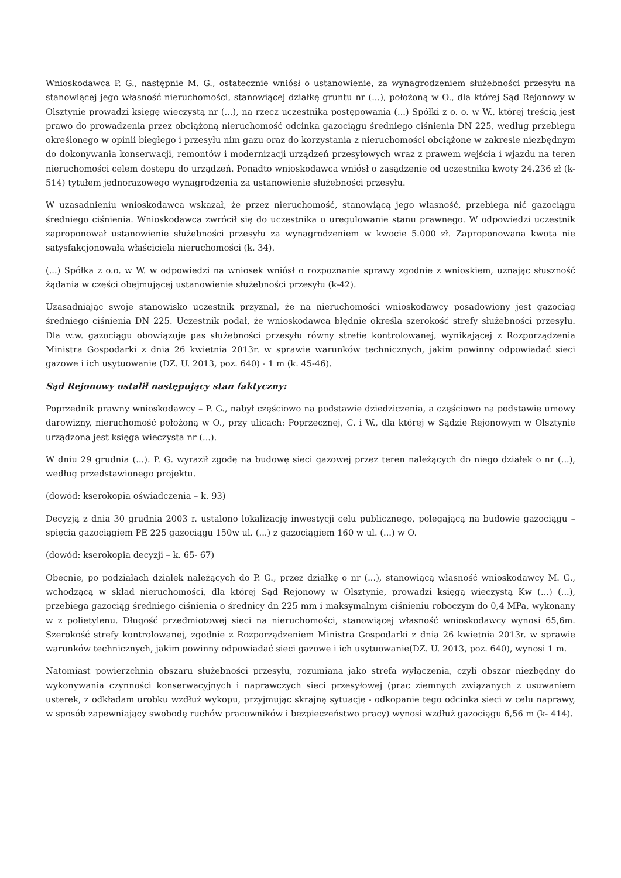Wnioskodawca P. G., następnie M. G., ostatecznie wniósł o ustanowienie, za wynagrodzeniem służebności przesyłu na stanowiącej jego własność nieruchomości, stanowiącej działkę gruntu nr (...), położoną w O., dla której Sąd Rejonowy w Olsztynie prowadzi księgę wieczystą nr (...), na rzecz uczestnika postępowania (...) Spółki z o. o. w W., której treścią jest prawo do prowadzenia przez obciążoną nieruchomość odcinka gazociągu średniego ciśnienia DN 225, według przebiegu określonego w opinii biegłego i przesyłu nim gazu oraz do korzystania z nieruchomości obciążone w zakresie niezbędnym do dokonywania konserwacji, remontów i modernizacji urządzeń przesyłowych wraz z prawem wejścia i wjazdu na teren nieruchomości celem dostępu do urządzeń. Ponadto wnioskodawca wniósł o zasądzenie od uczestnika kwoty 24.236 zł (k- 514) tytułem jednorazowego wynagrodzenia za ustanowienie służebności przesyłu.
W uzasadnieniu wnioskodawca wskazał, że przez nieruchomość, stanowiącą jego własność, przebiega nić gazociągu średniego ciśnienia. Wnioskodawca zwrócił się do uczestnika o uregulowanie stanu prawnego. W odpowiedzi uczestnik zaproponował ustanowienie służebności przesyłu za wynagrodzeniem w kwocie 5.000 zł. Zaproponowana kwota nie satysfakcjonowała właściciela nieruchomości (k. 34).
(...) Spółka z o.o. w W. w odpowiedzi na wniosek wniósł o rozpoznanie sprawy zgodnie z wnioskiem, uznając słuszność żądania w części obejmującej ustanowienie służebności przesyłu (k-42).
Uzasadniając swoje stanowisko uczestnik przyznał, że na nieruchomości wnioskodawcy posadowiony jest gazociąg średniego ciśnienia DN 225. Uczestnik podał, że wnioskodawca błędnie określa szerokość strefy służebności przesyłu. Dla w.w. gazociągu obowiązuje pas służebności przesyłu równy strefie kontrolowanej, wynikającej z Rozporządzenia Ministra Gospodarki z dnia 26 kwietnia 2013r. w sprawie warunków technicznych, jakim powinny odpowiadać sieci gazowe i ich usytuowanie (DZ. U. 2013, poz. 640) - 1 m (k. 45-46).
Sąd Rejonowy ustalił następujący stan faktyczny:
Poprzednik prawny wnioskodawcy – P. G., nabył częściowo na podstawie dziedziczenia, a częściowo na podstawie umowy darowizny, nieruchomość położoną w O., przy ulicach: Poprzecznej, C. i W., dla której w Sądzie Rejonowym w Olsztynie urządzona jest księga wieczysta nr (...).
W dniu 29 grudnia (...). P. G. wyraził zgodę na budowę sieci gazowej przez teren należących do niego działek o nr (...), według przedstawionego projektu.
(dowód: kserokopia oświadczenia – k. 93)
Decyzją z dnia 30 grudnia 2003 r. ustalono lokalizację inwestycji celu publicznego, polegającą na budowie gazociągu – spięcia gazociągiem PE 225 gazociągu 150w ul. (...) z gazociągiem 160 w ul. (...) w O.
(dowód: kserokopia decyzji – k. 65- 67)
Obecnie, po podziałach działek należących do P. G., przez działkę o nr (...), stanowiącą własność wnioskodawcy M. G., wchodzącą w skład nieruchomości, dla której Sąd Rejonowy w Olsztynie, prowadzi księgą wieczystą Kw (...) (...), przebiega gazociąg średniego ciśnienia o średnicy dn 225 mm i maksymalnym ciśnieniu roboczym do 0,4 MPa, wykonany w z polietylenu. Długość przedmiotowej sieci na nieruchomości, stanowiącej własność wnioskodawcy wynosi 65,6m. Szerokość strefy kontrolowanej, zgodnie z Rozporządzeniem Ministra Gospodarki z dnia 26 kwietnia 2013r. w sprawie warunków technicznych, jakim powinny odpowiadać sieci gazowe i ich usytuowanie(DZ. U. 2013, poz. 640), wynosi 1 m.
Natomiast powierzchnia obszaru służebności przesyłu, rozumiana jako strefa wyłączenia, czyli obszar niezbędny do wykonywania czynności konserwacyjnych i naprawczych sieci przesyłowej (prac ziemnych związanych z usuwaniem usterek, z odkładam urobku wzdłuż wykopu, przyjmując skrajną sytuację - odkopanie tego odcinka sieci w celu naprawy, w sposób zapewniający swobodę ruchów pracowników i bezpieczeństwo pracy) wynosi wzdłuż gazociągu 6,56 m (k- 414).